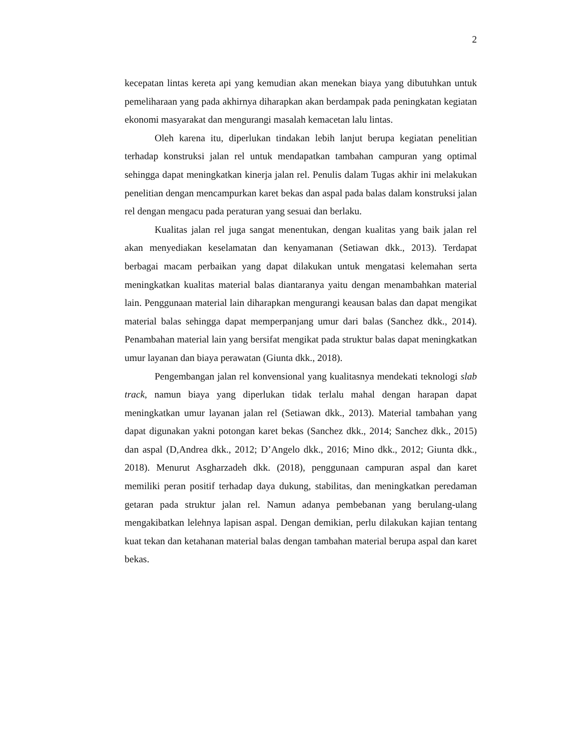2
kecepatan lintas kereta api yang kemudian akan menekan biaya yang dibutuhkan untuk pemeliharaan yang pada akhirnya diharapkan akan berdampak pada peningkatan kegiatan ekonomi masyarakat dan mengurangi masalah kemacetan lalu lintas.
Oleh karena itu, diperlukan tindakan lebih lanjut berupa kegiatan penelitian terhadap konstruksi jalan rel untuk mendapatkan tambahan campuran yang optimal sehingga dapat meningkatkan kinerja jalan rel. Penulis dalam Tugas akhir ini melakukan penelitian dengan mencampurkan karet bekas dan aspal pada balas dalam konstruksi jalan rel dengan mengacu pada peraturan yang sesuai dan berlaku.
Kualitas jalan rel juga sangat menentukan, dengan kualitas yang baik jalan rel akan menyediakan keselamatan dan kenyamanan (Setiawan dkk., 2013). Terdapat berbagai macam perbaikan yang dapat dilakukan untuk mengatasi kelemahan serta meningkatkan kualitas material balas diantaranya yaitu dengan menambahkan material lain. Penggunaan material lain diharapkan mengurangi keausan balas dan dapat mengikat material balas sehingga dapat memperpanjang umur dari balas (Sanchez dkk., 2014). Penambahan material lain yang bersifat mengikat pada struktur balas dapat meningkatkan umur layanan dan biaya perawatan (Giunta dkk., 2018).
Pengembangan jalan rel konvensional yang kualitasnya mendekati teknologi slab track, namun biaya yang diperlukan tidak terlalu mahal dengan harapan dapat meningkatkan umur layanan jalan rel (Setiawan dkk., 2013). Material tambahan yang dapat digunakan yakni potongan karet bekas (Sanchez dkk., 2014; Sanchez dkk., 2015) dan aspal (D,Andrea dkk., 2012; D’Angelo dkk., 2016; Mino dkk., 2012; Giunta dkk., 2018). Menurut Asgharzadeh dkk. (2018), penggunaan campuran aspal dan karet memiliki peran positif terhadap daya dukung, stabilitas, dan meningkatkan peredaman getaran pada struktur jalan rel. Namun adanya pembebanan yang berulang-ulang mengakibatkan lelehnya lapisan aspal. Dengan demikian, perlu dilakukan kajian tentang kuat tekan dan ketahanan material balas dengan tambahan material berupa aspal dan karet bekas.